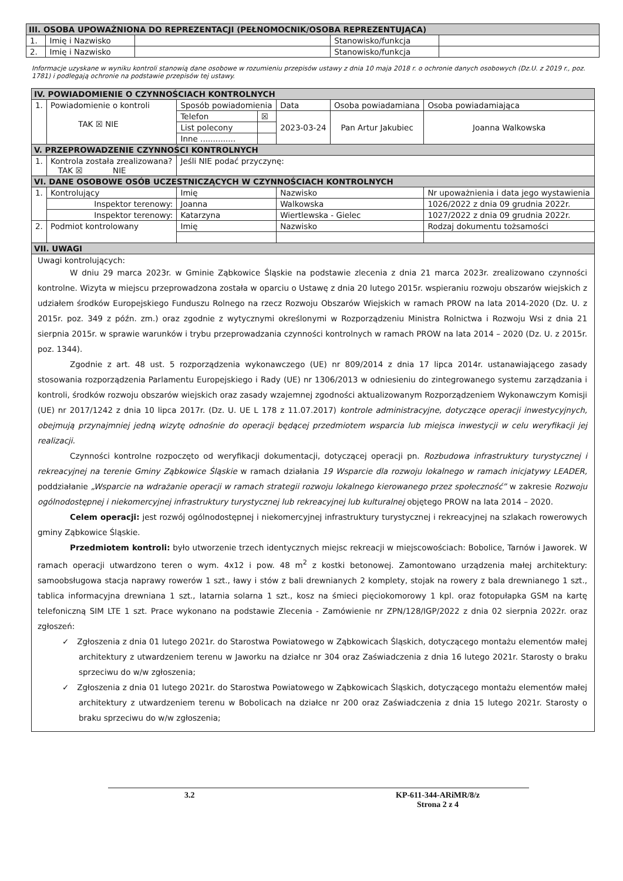| III. OSOBA UPOWAŻNIONA DO REPREZENTACJI (PEŁNOMOCNIK/OSOBA REPREZENTUJĄCA) | | | | |
| --- | --- | --- | --- | --- |
| 1. | Imię i Nazwisko | | Stanowisko/funkcja | |
| 2. | Imię i Nazwisko | | Stanowisko/funkcja | |
Informacje uzyskane w wyniku kontroli stanowią dane osobowe w rozumieniu przepisów ustawy z dnia 10 maja 2018 r. o ochronie danych osobowych (Dz.U. z 2019 r., poz. 1781) i podlegają ochronie na podstawie przepisów tej ustawy.
| IV. POWIADOMIENIE O CZYNNOŚCIACH KONTROLNYCH | | | | | | |
| --- | --- | --- | --- | --- | --- | --- |
| 1. | Powiadomienie o kontroli TAK ☒ NIE | Sposób powiadomienia | | Data | Osoba powiadamiana | Osoba powiadamiająca |
| | | Telefon | ☒ | 2023-03-24 | Pan Artur Jakubiec | Joanna Walkowska |
| | | List polecony | | | | |
| | | Inne .............. | | | | |
| V. PRZEPROWADZENIE CZYNNOŚCI KONTROLNYCH | | | | | | |
| 1. | Kontrola została zrealizowana? TAK ☒ NIE | Jeśli NIE podać przyczynę: | | | | |
| VI. DANE OSOBOWE OSÓB UCZESTNICZĄCYCH W CZYNNOŚCIACH KONTROLNYCH | | | | | | |
| 1. | Kontrolujący | Imię | | Nazwisko | | Nr upoważnienia i data jego wystawienia |
| | Inspektor terenowy: | Joanna | | Walkowska | | 1026/2022 z dnia 09 grudnia 2022r. |
| | Inspektor terenowy: | Katarzyna | | Wiertlewska - Gielec | | 1027/2022 z dnia 09 grudnia 2022r. |
| 2. | Podmiot kontrolowany | Imię | | Nazwisko | | Rodzaj dokumentu tożsamości |
| VII. UWAGI | | | | | | |
Uwagi kontrolujących:
W dniu 29 marca 2023r. w Gminie Ząbkowice Śląskie na podstawie zlecenia z dnia 21 marca 2023r. zrealizowano czynności kontrolne. Wizyta w miejscu przeprowadzona została w oparciu o Ustawę z dnia 20 lutego 2015r. wspieraniu rozwoju obszarów wiejskich z udziałem środków Europejskiego Funduszu Rolnego na rzecz Rozwoju Obszarów Wiejskich w ramach PROW na lata 2014-2020 (Dz. U. z 2015r. poz. 349 z późn. zm.) oraz zgodnie z wytycznymi określonymi w Rozporządzeniu Ministra Rolnictwa i Rozwoju Wsi z dnia 21 sierpnia 2015r. w sprawie warunków i trybu przeprowadzania czynności kontrolnych w ramach PROW na lata 2014 – 2020 (Dz. U. z 2015r. poz. 1344).
Zgodnie z art. 48 ust. 5 rozporządzenia wykonawczego (UE) nr 809/2014 z dnia 17 lipca 2014r. ustanawiającego zasady stosowania rozporządzenia Parlamentu Europejskiego i Rady (UE) nr 1306/2013 w odniesieniu do zintegrowanego systemu zarządzania i kontroli, środków rozwoju obszarów wiejskich oraz zasady wzajemnej zgodności aktualizowanym Rozporządzeniem Wykonawczym Komisji (UE) nr 2017/1242 z dnia 10 lipca 2017r. (Dz. U. UE L 178 z 11.07.2017) kontrole administracyjne, dotyczące operacji inwestycyjnych, obejmują przynajmniej jedną wizytę odnośnie do operacji będącej przedmiotem wsparcia lub miejsca inwestycji w celu weryfikacji jej realizacji.
Czynności kontrolne rozpoczęto od weryfikacji dokumentacji, dotyczącej operacji pn. Rozbudowa infrastruktury turystycznej i rekreacyjnej na terenie Gminy Ząbkowice Śląskie w ramach działania 19 Wsparcie dla rozwoju lokalnego w ramach inicjatywy LEADER, poddziałanie „Wsparcie na wdrażanie operacji w ramach strategii rozwoju lokalnego kierowanego przez społeczność” w zakresie Rozwoju ogólnodostępnej i niekomercyjnej infrastruktury turystycznej lub rekreacyjnej lub kulturalnej objętego PROW na lata 2014 – 2020.
Celem operacji: jest rozwój ogólnodostępnej i niekomercyjnej infrastruktury turystycznej i rekreacyjnej na szlakach rowerowych gminy Ząbkowice Śląskie.
Przedmiotem kontroli: było utworzenie trzech identycznych miejsc rekreacji w miejscowościach: Bobolice, Tarnów i Jaworek. W ramach operacji utwardzono teren o wym. 4x12 i pow. 48 m<sup>2</sup> z kostki betonowej. Zamontowano urządzenia małej architektury: samoobsługowa stacja naprawy rowerów 1 szt., ławy i stów z bali drewnianych 2 komplety, stojak na rowery z bala drewnianego 1 szt., tablica informacyjna drewniana 1 szt., latarnia solarna 1 szt., kosz na śmieci pięciokomorowy 1 kpl. oraz fotopułapka GSM na kartę telefoniczną SIM LTE 1 szt. Prace wykonano na podstawie Zlecenia - Zamówienie nr ZPN/128/IGP/2022 z dnia 02 sierpnia 2022r. oraz zgłoszeń:
✓ Zgłoszenia z dnia 01 lutego 2021r. do Starostwa Powiatowego w Ząbkowicach Śląskich, dotyczącego montażu elementów małej architektury z utwardzeniem terenu w Jaworku na działce nr 304 oraz Zaświadczenia z dnia 16 lutego 2021r. Starosty o braku sprzeciwu do w/w zgłoszenia;
✓ Zgłoszenia z dnia 01 lutego 2021r. do Starostwa Powiatowego w Ząbkowicach Śląskich, dotyczącego montażu elementów małej architektury z utwardzeniem terenu w Bobolicach na działce nr 200 oraz Zaświadczenia z dnia 15 lutego 2021r. Starosty o braku sprzeciwu do w/w zgłoszenia;
3.2 KP-611-344-ARiMR/8/z
Strona 2 z 4